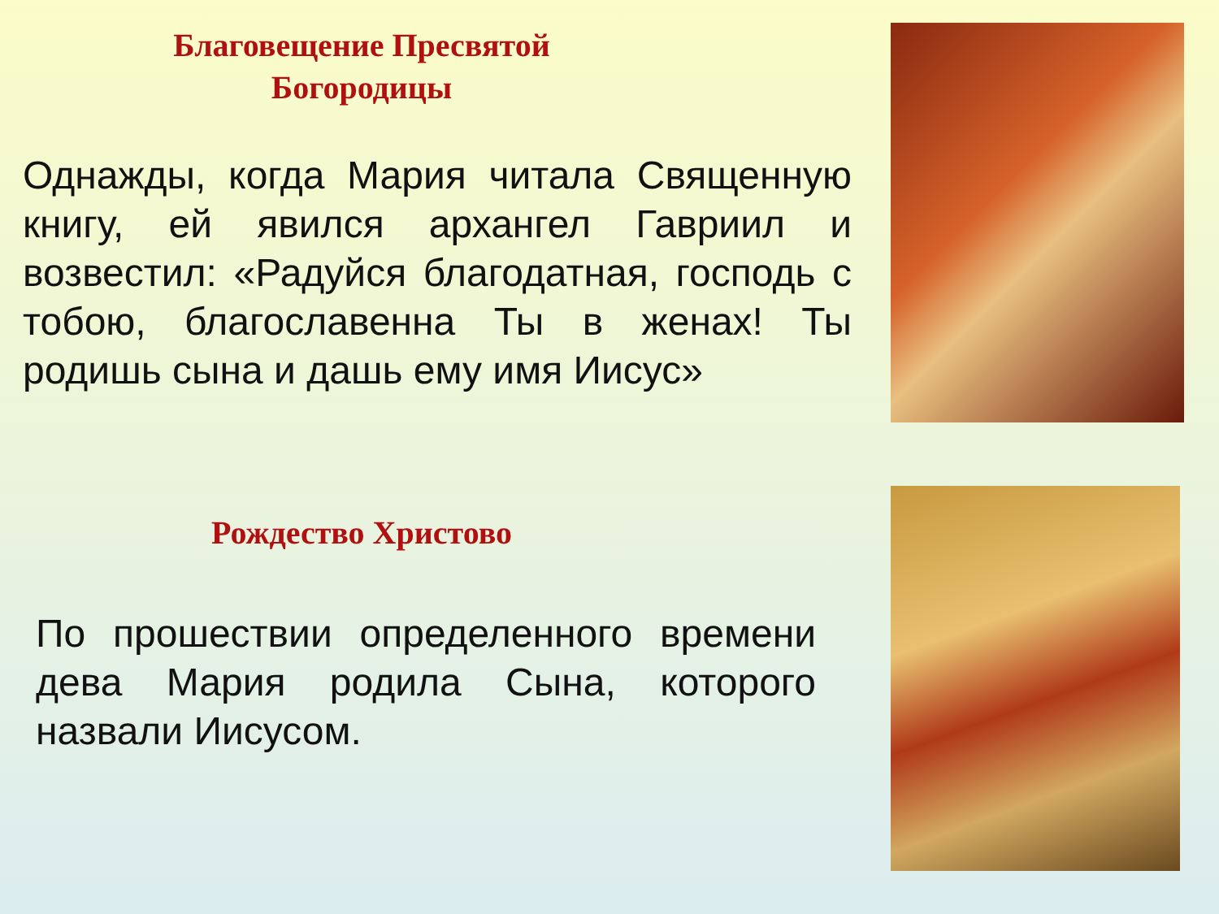Благовещение Пресвятой
Богородицы
Однажды, когда Мария читала Священную книгу, ей явился архангел Гавриил и возвестил: «Радуйся благодатная, господь с тобою, благославенна Ты в женах! Ты родишь сына и дашь ему имя Иисус»
Рождество Христово
По прошествии определенного времени дева Мария родила Сына, которого назвали Иисусом.